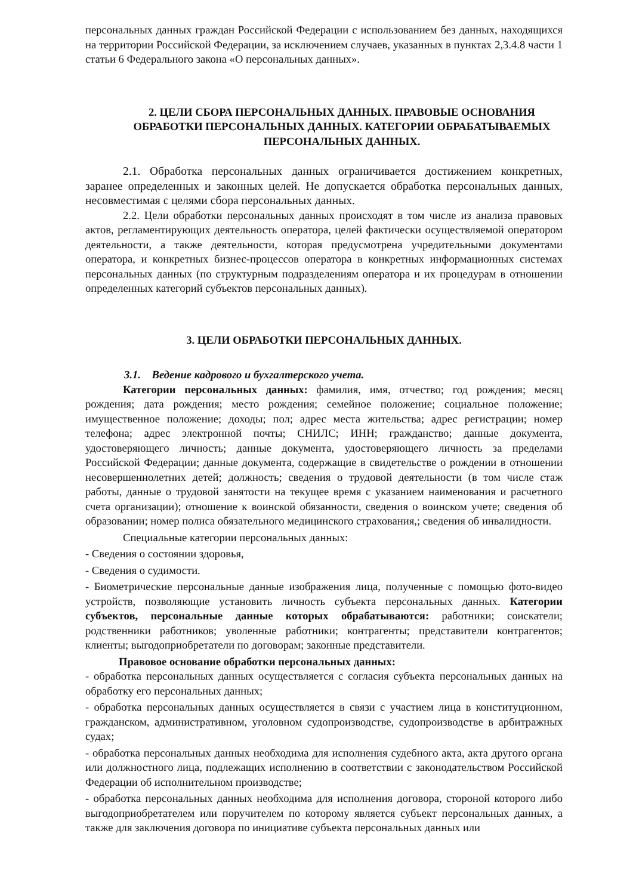персональных данных граждан Российской Федерации с использованием без данных, находящихся на территории Российской Федерации, за исключением случаев, указанных в пунктах 2,3.4.8 части 1 статьи 6 Федерального закона «О персональных данных».
2. ЦЕЛИ СБОРА ПЕРСОНАЛЬНЫХ ДАННЫХ. ПРАВОВЫЕ ОСНОВАНИЯ ОБРАБОТКИ ПЕРСОНАЛЬНЫХ ДАННЫХ. КАТЕГОРИИ ОБРАБАТЫВАЕМЫХ ПЕРСОНАЛЬНЫХ ДАННЫХ.
2.1. Обработка персональных данных ограничивается достижением конкретных, заранее определенных и законных целей. Не допускается обработка персональных данных, несовместимая с целями сбора персональных данных.
2.2. Цели обработки персональных данных происходят в том числе из анализа правовых актов, регламентирующих деятельность оператора, целей фактически осуществляемой оператором деятельности, а также деятельности, которая предусмотрена учредительными документами оператора, и конкретных бизнес-процессов оператора в конкретных информационных системах персональных данных (по структурным подразделениям оператора и их процедурам в отношении определенных категорий субъектов персональных данных).
3. ЦЕЛИ ОБРАБОТКИ ПЕРСОНАЛЬНЫХ ДАННЫХ.
3.1. Ведение кадрового и бухгалтерского учета.
Категории персональных данных: фамилия, имя, отчество; год рождения; месяц рождения; дата рождения; место рождения; семейное положение; социальное положение; имущественное положение; доходы; пол; адрес места жительства; адрес регистрации; номер телефона; адрес электронной почты; СНИЛС; ИНН; гражданство; данные документа, удостоверяющего личность; данные документа, удостоверяющего личность за пределами Российской Федерации; данные документа, содержащие в свидетельстве о рождении в отношении несовершеннолетних детей; должность; сведения о трудовой деятельности (в том числе стаж работы, данные о трудовой занятости на текущее время с указанием наименования и расчетного счета организации); отношение к воинской обязанности, сведения о воинском учете; сведения об образовании; номер полиса обязательного медицинского страхования,; сведения об инвалидности.
Специальные категории персональных данных:
- Сведения о состоянии здоровья,
- Сведения о судимости.
- Биометрические персональные данные изображения лица, полученные с помощью фото-видео устройств, позволяющие установить личность субъекта персональных данных. Категории субъектов, персональные данные которых обрабатываются: работники; соискатели; родственники работников; уволенные работники; контрагенты; представители контрагентов; клиенты; выгодоприобретатели по договорам; законные представители.
Правовое основание обработки персональных данных:
- обработка персональных данных осуществляется с согласия субъекта персональных данных на обработку его персональных данных;
- обработка персональных данных осуществляется в связи с участием лица в конституционном, гражданском, административном, уголовном судопроизводстве, судопроизводстве в арбитражных судах;
- обработка персональных данных необходима для исполнения судебного акта, акта другого органа или должностного лица, подлежащих исполнению в соответствии с законодательством Российской Федерации об исполнительном производстве;
- обработка персональных данных необходима для исполнения договора, стороной которого либо выгодоприобретателем или поручителем по которому является субъект персональных данных, а также для заключения договора по инициативе субъекта персональных данных или